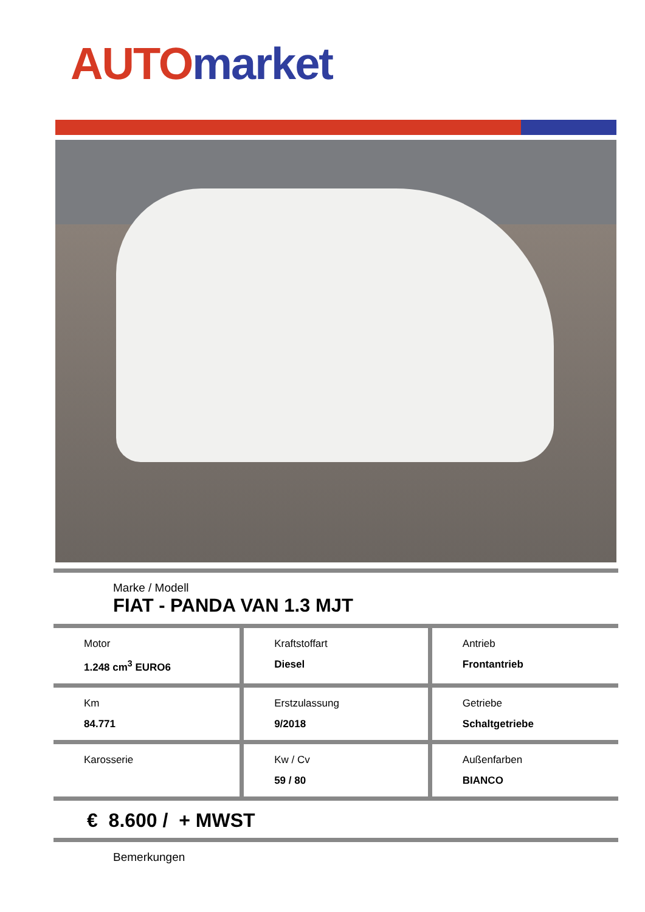AUTO market
Marke / Modell
FIAT - PANDA VAN 1.3 MJT
| Motor 1.248 cm<sup>3</sup> EURO6 | Kraftstoffart Diesel | Antrieb Frontantrieb |
| Km 84.771 | Erstzulassung 9/2018 | Getriebe Schaltgetriebe |
| Karosserie | Kw / Cv 59 / 80 | Außenfarben BIANCO |
€ 8.600 / + MWST
Bemerkungen